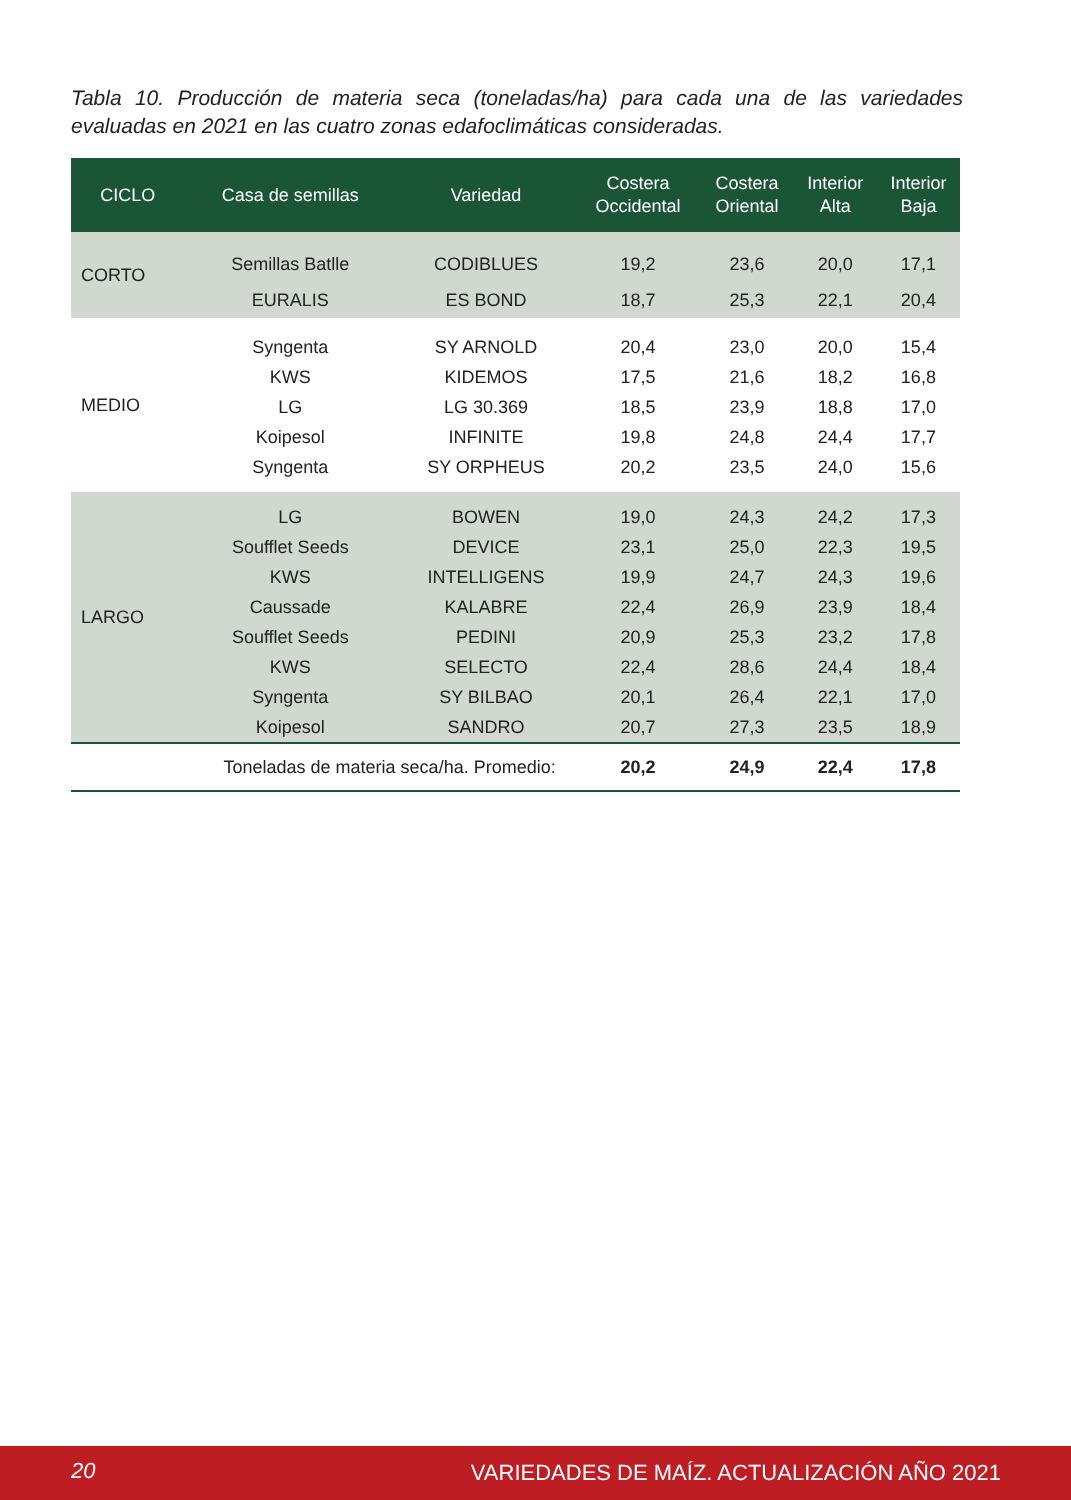Tabla 10. Producción de materia seca (toneladas/ha) para cada una de las variedades evaluadas en 2021 en las cuatro zonas edafoclimáticas consideradas.
| CICLO | Casa de semillas | Variedad | Costera Occidental | Costera Oriental | Interior Alta | Interior Baja |
| --- | --- | --- | --- | --- | --- | --- |
| CORTO | Semillas Batlle | CODIBLUES | 19,2 | 23,6 | 20,0 | 17,1 |
| | EURALIS | ES BOND | 18,7 | 25,3 | 22,1 | 20,4 |
| MEDIO | Syngenta | SY ARNOLD | 20,4 | 23,0 | 20,0 | 15,4 |
| | KWS | KIDEMOS | 17,5 | 21,6 | 18,2 | 16,8 |
| | LG | LG 30.369 | 18,5 | 23,9 | 18,8 | 17,0 |
| | Koipesol | INFINITE | 19,8 | 24,8 | 24,4 | 17,7 |
| | Syngenta | SY ORPHEUS | 20,2 | 23,5 | 24,0 | 15,6 |
| LARGO | LG | BOWEN | 19,0 | 24,3 | 24,2 | 17,3 |
| | Soufflet Seeds | DEVICE | 23,1 | 25,0 | 22,3 | 19,5 |
| | KWS | INTELLIGENS | 19,9 | 24,7 | 24,3 | 19,6 |
| | Caussade | KALABRE | 22,4 | 26,9 | 23,9 | 18,4 |
| | Soufflet Seeds | PEDINI | 20,9 | 25,3 | 23,2 | 17,8 |
| | KWS | SELECTO | 22,4 | 28,6 | 24,4 | 18,4 |
| | Syngenta | SY BILBAO | 20,1 | 26,4 | 22,1 | 17,0 |
| | Koipesol | SANDRO | 20,7 | 27,3 | 23,5 | 18,9 |
| Toneladas de materia seca/ha. Promedio: | | | 20,2 | 24,9 | 22,4 | 17,8 |
20 VARIEDADES DE MAÍZ. ACTUALIZACIÓN AÑO 2021